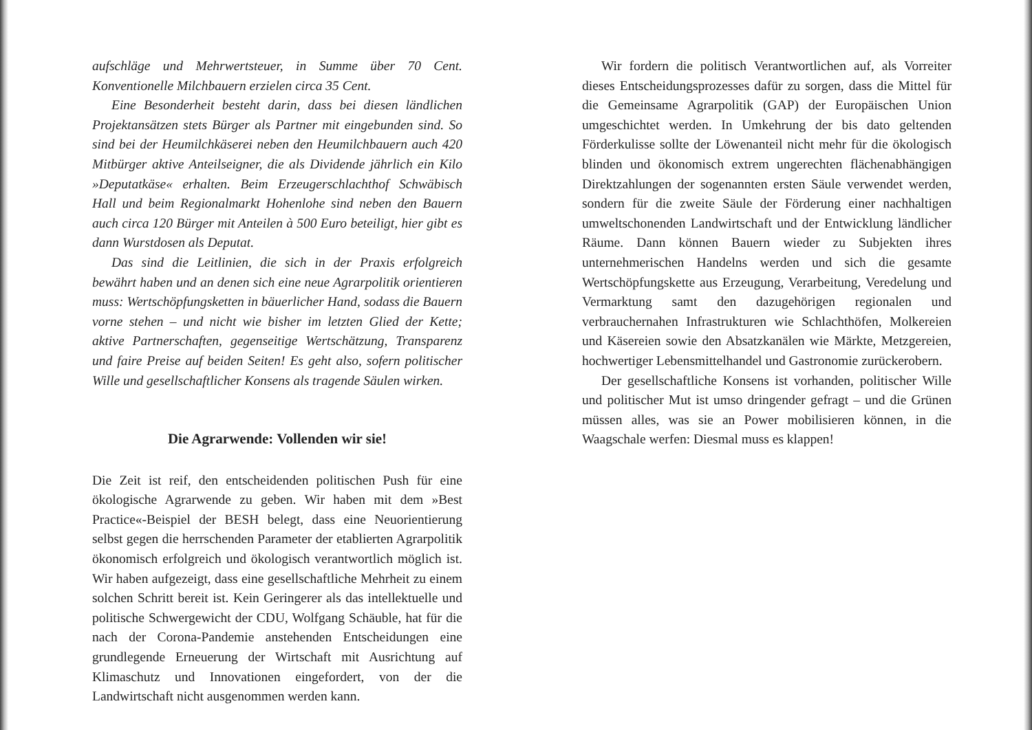aufschläge und Mehrwertsteuer, in Summe über 70 Cent. Konventionelle Milchbauern erzielen circa 35 Cent.
Eine Besonderheit besteht darin, dass bei diesen ländlichen Projektansätzen stets Bürger als Partner mit eingebunden sind. So sind bei der Heumilchkäserei neben den Heumilchbauern auch 420 Mitbürger aktive Anteilseigner, die als Dividende jährlich ein Kilo »Deputatkäse« erhalten. Beim Erzeugerschlachthof Schwäbisch Hall und beim Regionalmarkt Hohenlohe sind neben den Bauern auch circa 120 Bürger mit Anteilen à 500 Euro beteiligt, hier gibt es dann Wurstdosen als Deputat.
Das sind die Leitlinien, die sich in der Praxis erfolgreich bewährt haben und an denen sich eine neue Agrarpolitik orientieren muss: Wertschöpfungsketten in bäuerlicher Hand, sodass die Bauern vorne stehen – und nicht wie bisher im letzten Glied der Kette; aktive Partnerschaften, gegenseitige Wertschätzung, Transparenz und faire Preise auf beiden Seiten! Es geht also, sofern politischer Wille und gesellschaftlicher Konsens als tragende Säulen wirken.
Die Agrarwende: Vollenden wir sie!
Die Zeit ist reif, den entscheidenden politischen Push für eine ökologische Agrarwende zu geben. Wir haben mit dem »Best Practice«-Beispiel der BESH belegt, dass eine Neuorientierung selbst gegen die herrschenden Parameter der etablierten Agrarpolitik ökonomisch erfolgreich und ökologisch verantwortlich möglich ist. Wir haben aufgezeigt, dass eine gesellschaftliche Mehrheit zu einem solchen Schritt bereit ist. Kein Geringerer als das intellektuelle und politische Schwergewicht der CDU, Wolfgang Schäuble, hat für die nach der Corona-Pandemie anstehenden Entscheidungen eine grundlegende Erneuerung der Wirtschaft mit Ausrichtung auf Klimaschutz und Innovationen eingefordert, von der die Landwirtschaft nicht ausgenommen werden kann.
Wir fordern die politisch Verantwortlichen auf, als Vorreiter dieses Entscheidungsprozesses dafür zu sorgen, dass die Mittel für die Gemeinsame Agrarpolitik (GAP) der Europäischen Union umgeschichtet werden. In Umkehrung der bis dato geltenden Förderkulisse sollte der Löwenanteil nicht mehr für die ökologisch blinden und ökonomisch extrem ungerechten flächenabhängigen Direktzahlungen der sogenannten ersten Säule verwendet werden, sondern für die zweite Säule der Förderung einer nachhaltigen umweltschonenden Landwirtschaft und der Entwicklung ländlicher Räume. Dann können Bauern wieder zu Subjekten ihres unternehmerischen Handelns werden und sich die gesamte Wertschöpfungskette aus Erzeugung, Verarbeitung, Veredelung und Vermarktung samt den dazugehörigen regionalen und verbrauchernahen Infrastrukturen wie Schlachthöfen, Molkereien und Käsereien sowie den Absatzkanälen wie Märkte, Metzgereien, hochwertiger Lebensmittelhandel und Gastronomie zurückerobern.
Der gesellschaftliche Konsens ist vorhanden, politischer Wille und politischer Mut ist umso dringender gefragt – und die Grünen müssen alles, was sie an Power mobilisieren können, in die Waagschale werfen: Diesmal muss es klappen!